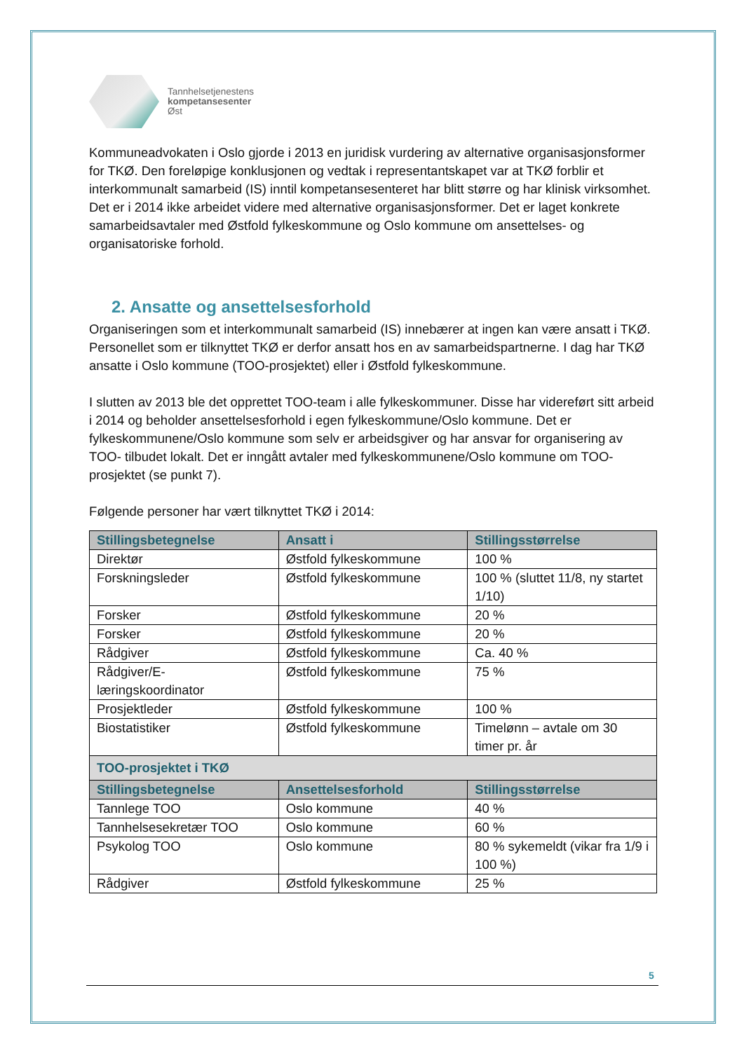Tannhelsetjenestens
kompetansesenter
Øst
Kommuneadvokaten i Oslo gjorde i 2013 en juridisk vurdering av alternative organisasjonsformer for TKØ. Den foreløpige konklusjonen og vedtak i representantskapet var at TKØ forblir et interkommunalt samarbeid (IS) inntil kompetansesenteret har blitt større og har klinisk virksomhet. Det er i 2014 ikke arbeidet videre med alternative organisasjonsformer. Det er laget konkrete samarbeidsavtaler med Østfold fylkeskommune og Oslo kommune om ansettelses- og organisatoriske forhold.
2. Ansatte og ansettelsesforhold
Organiseringen som et interkommunalt samarbeid (IS) innebærer at ingen kan være ansatt i TKØ. Personellet som er tilknyttet TKØ er derfor ansatt hos en av samarbeidspartnerne. I dag har TKØ ansatte i Oslo kommune (TOO-prosjektet) eller i Østfold fylkeskommune.
I slutten av 2013 ble det opprettet TOO-team i alle fylkeskommuner. Disse har videreført sitt arbeid i 2014 og beholder ansettelsesforhold i egen fylkeskommune/Oslo kommune. Det er fylkeskommunene/Oslo kommune som selv er arbeidsgiver og har ansvar for organisering av TOO- tilbudet lokalt. Det er inngått avtaler med fylkeskommunene/Oslo kommune om TOO-prosjektet (se punkt 7).
Følgende personer har vært tilknyttet TKØ i 2014:
| Stillingsbetegnelse | Ansatt i | Stillingsstørrelse |
| --- | --- | --- |
| Direktør | Østfold fylkeskommune | 100 % |
| Forskningsleder | Østfold fylkeskommune | 100 % (sluttet 11/8, ny startet 1/10) |
| Forsker | Østfold fylkeskommune | 20 % |
| Forsker | Østfold fylkeskommune | 20 % |
| Rådgiver | Østfold fylkeskommune | Ca. 40 % |
| Rådgiver/E-læringskoordinator | Østfold fylkeskommune | 75 % |
| Prosjektleder | Østfold fylkeskommune | 100 % |
| Biostatistiker | Østfold fylkeskommune | Timelønn – avtale om 30 timer pr. år |
| TOO-prosjektet i TKØ | | |
| Stillingsbetegnelse | Ansettelsesforhold | Stillingsstørrelse |
| Tannlege TOO | Oslo kommune | 40 % |
| Tannhelsesekretær TOO | Oslo kommune | 60 % |
| Psykolog TOO | Oslo kommune | 80 % sykemeldt (vikar fra 1/9 i 100 %) |
| Rådgiver | Østfold fylkeskommune | 25 % |
5